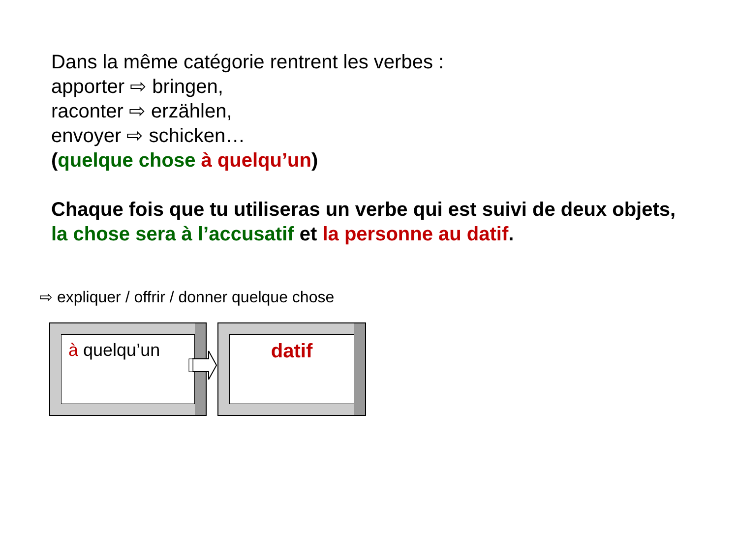Dans la même catégorie rentrent les verbes :
apporter ⇨ bringen,
raconter ⇨ erzählen,
envoyer ⇨ schicken…
(quelque chose à quelqu’un)
Chaque fois que tu utiliseras un verbe qui est suivi de deux objets,
la chose sera à l’accusatif et la personne au datif.
⇨ expliquer / offrir / donner quelque chose
à quelqu’un datif